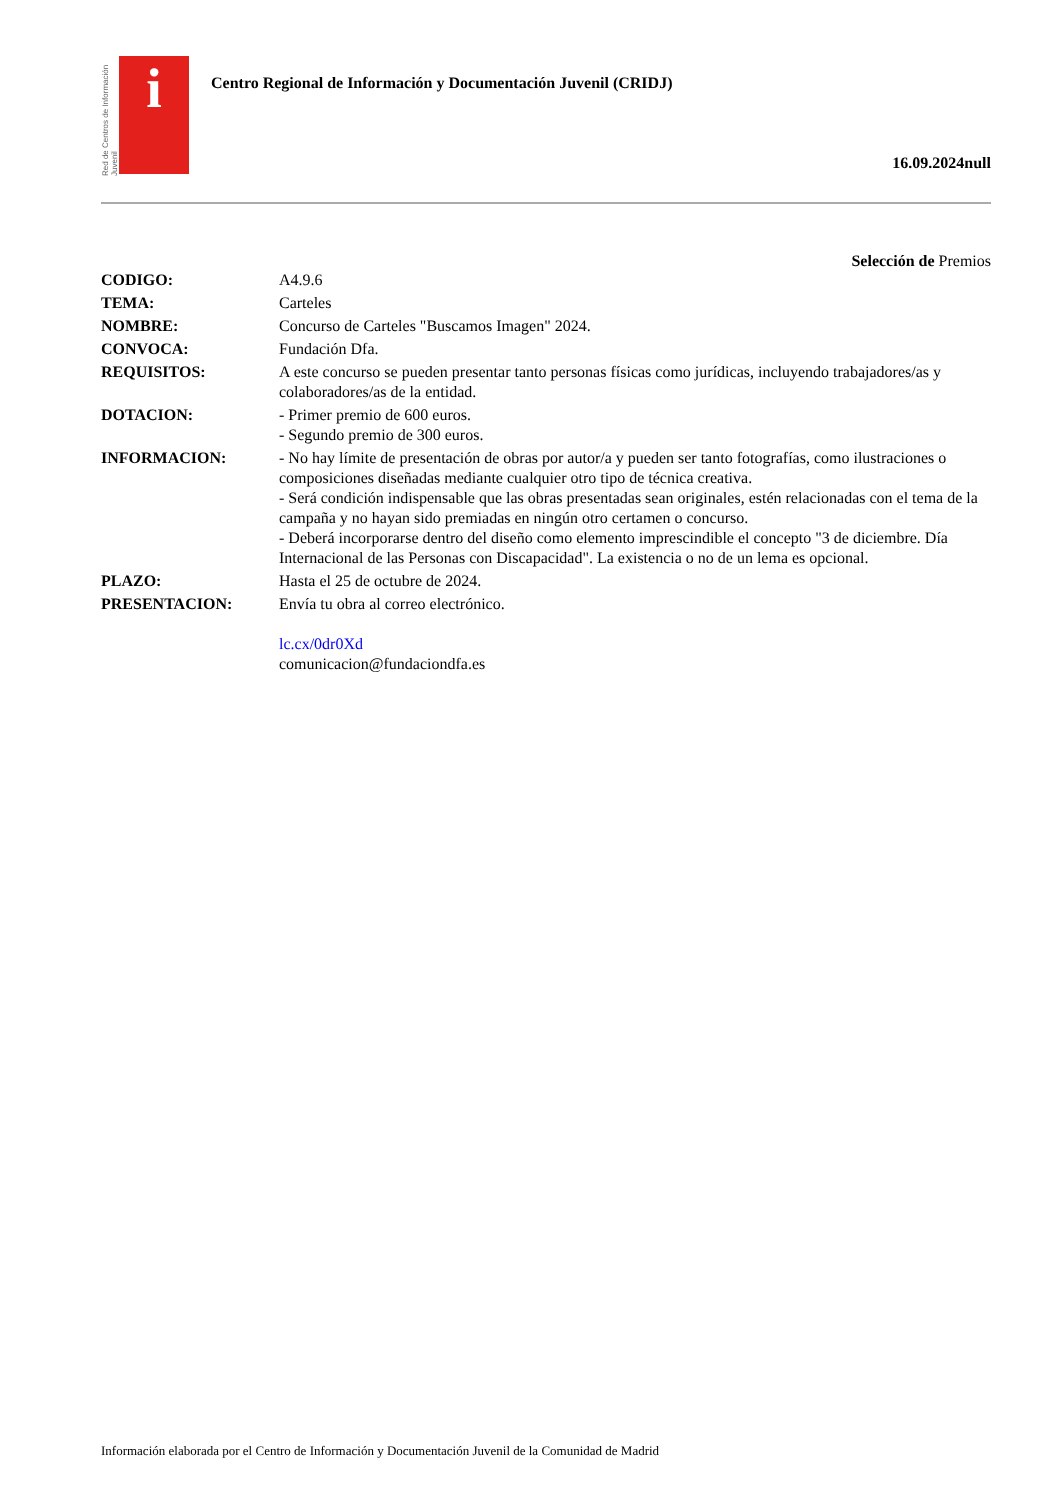Red de Centros de Información Juvenil
i
Centro Regional de Información y Documentación Juvenil (CRIDJ)
16.09.2024null
Selección de Premios
| CODIGO: | A4.9.6 |
| TEMA: | Carteles |
| NOMBRE: | Concurso de Carteles "Buscamos Imagen" 2024. |
| CONVOCA: | Fundación Dfa. |
| REQUISITOS: | A este concurso se pueden presentar tanto personas físicas como jurídicas, incluyendo trabajadores/as y colaboradores/as de la entidad. |
| DOTACION: | - Primer premio de 600 euros. - Segundo premio de 300 euros. |
| INFORMACION: | - No hay límite de presentación de obras por autor/a y pueden ser tanto fotografías, como ilustraciones o composiciones diseñadas mediante cualquier otro tipo de técnica creativa. - Será condición indispensable que las obras presentadas sean originales, estén relacionadas con el tema de la campaña y no hayan sido premiadas en ningún otro certamen o concurso. - Deberá incorporarse dentro del diseño como elemento imprescindible el concepto "3 de diciembre. Día Internacional de las Personas con Discapacidad". La existencia o no de un lema es opcional. |
| PLAZO: | Hasta el 25 de octubre de 2024. |
| PRESENTACION: | Envía tu obra al correo electrónico. lc.cx/0dr0Xd comunicacion@fundaciondfa.es |
Información elaborada por el Centro de Información y Documentación Juvenil de la Comunidad de Madrid